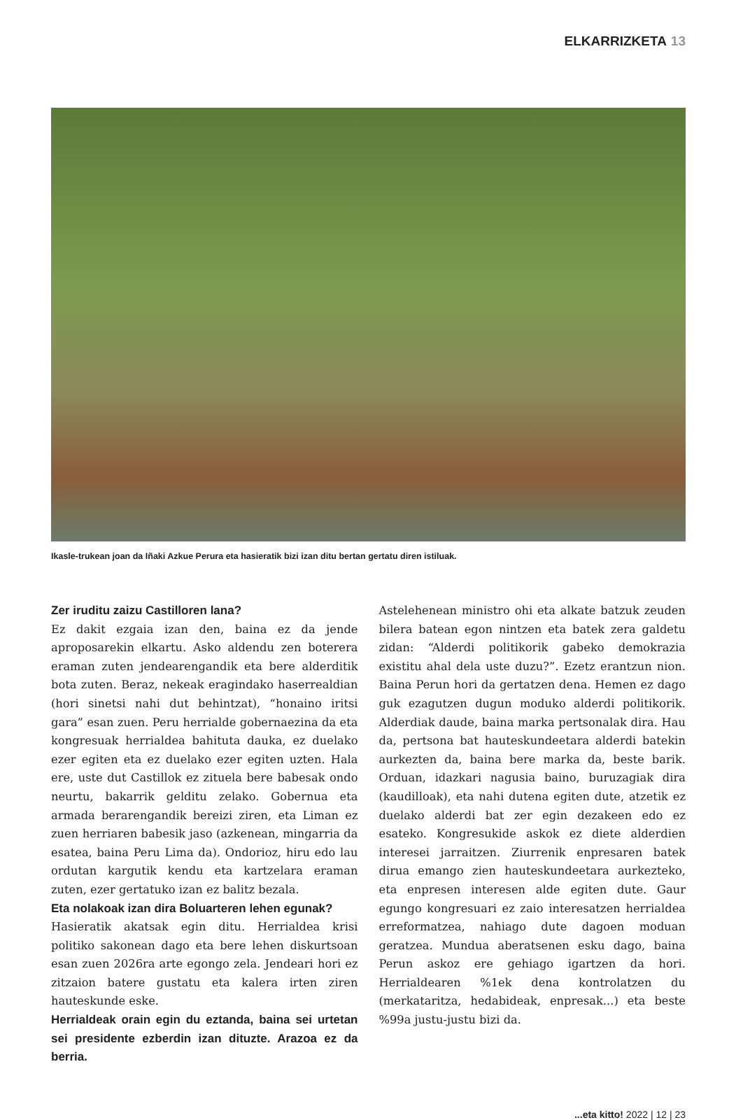ELKARRIZKETA 13
Ikasle-trukean joan da Iñaki Azkue Perura eta hasieratik bizi izan ditu bertan gertatu diren istiluak.
Zer iruditu zaizu Castilloren lana?
Ez dakit ezgaia izan den, baina ez da jende aproposarekin elkartu. Asko aldendu zen boterera eraman zuten jendearengandik eta bere alderditik bota zuten. Beraz, nekeak eragindako haserrealdian (hori sinetsi nahi dut behintzat), “honaino iritsi gara” esan zuen. Peru herrialde gobernaezina da eta kongresuak herrialdea bahituta dauka, ez duelako ezer egiten eta ez duelako ezer egiten uzten. Hala ere, uste dut Castillok ez zituela bere babesak ondo neurtu, bakarrik gelditu zelako. Gobernua eta armada berarengandik bereizi ziren, eta Liman ez zuen herriaren babesik jaso (azkenean, mingarria da esatea, baina Peru Lima da). Ondorioz, hiru edo lau ordutan kargutik kendu eta kartzelara eraman zuten, ezer gertatuko izan ez balitz bezala.
Eta nolakoak izan dira Boluarteren lehen egunak?
Hasieratik akatsak egin ditu. Herrialdea krisi politiko sakonean dago eta bere lehen diskurtsoan esan zuen 2026ra arte egongo zela. Jendeari hori ez zitzaion batere gustatu eta kalera irten ziren hauteskunde eske.
Herrialdeak orain egin du eztanda, baina sei urtetan sei presidente ezberdin izan dituzte. Arazoa ez da berria.
Astelehenean ministro ohi eta alkate batzuk zeuden bilera batean egon nintzen eta batek zera galdetu zidan: “Alderdi politikorik gabeko demokrazia existitu ahal dela uste duzu?”. Ezetz erantzun nion. Baina Perun hori da gertatzen dena. Hemen ez dago guk ezagutzen dugun moduko alderdi politikorik. Alderdiak daude, baina marka pertsonalak dira. Hau da, pertsona bat hauteskundeetara alderdi batekin aurkezten da, baina bere marka da, beste barik. Orduan, idazkari nagusia baino, buruzagiak dira (kaudilloak), eta nahi dutena egiten dute, atzetik ez duelako alderdi bat zer egin dezakeen edo ez esateko. Kongresukide askok ez diete alderdien interesei jarraitzen. Ziurrenik enpresaren batek dirua emango zien hauteskundeetara aurkezteko, eta enpresen interesen alde egiten dute. Gaur egungo kongresuari ez zaio interesatzen herrialdea erreformatzea, nahiago dute dagoen moduan geratzea. Mundua aberatsenen esku dago, baina Perun askoz ere gehiago igartzen da hori. Herrialdearen %1ek dena kontrolatzen du (merkataritza, hedabideak, enpresak...) eta beste %99a justu-justu bizi da.
...eta kitto! 2022 | 12 | 23